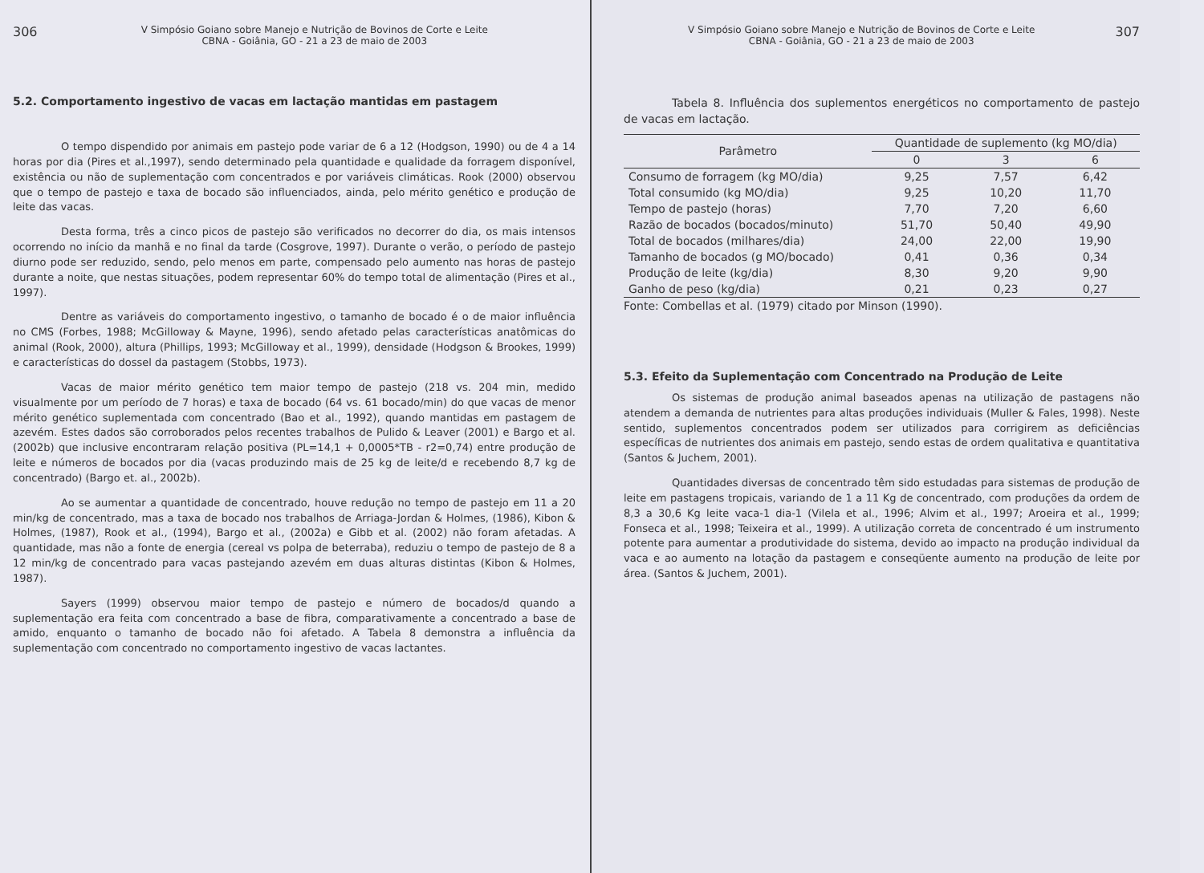306 V Simpósio Goiano sobre Manejo e Nutrição de Bovinos de Corte e Leite
CBNA - Goiânia, GO - 21 a 23 de maio de 2003
5.2. Comportamento ingestivo de vacas em lactação mantidas em pastagem
O tempo dispendido por animais em pastejo pode variar de 6 a 12 (Hodgson, 1990) ou de 4 a 14 horas por dia (Pires et al.,1997), sendo determinado pela quantidade e qualidade da forragem disponível, existência ou não de suplementação com concentrados e por variáveis climáticas. Rook (2000) observou que o tempo de pastejo e taxa de bocado são influenciados, ainda, pelo mérito genético e produção de leite das vacas.
Desta forma, três a cinco picos de pastejo são verificados no decorrer do dia, os mais intensos ocorrendo no início da manhã e no final da tarde (Cosgrove, 1997). Durante o verão, o período de pastejo diurno pode ser reduzido, sendo, pelo menos em parte, compensado pelo aumento nas horas de pastejo durante a noite, que nestas situações, podem representar 60% do tempo total de alimentação (Pires et al., 1997).
Dentre as variáveis do comportamento ingestivo, o tamanho de bocado é o de maior influência no CMS (Forbes, 1988; McGilloway & Mayne, 1996), sendo afetado pelas características anatômicas do animal (Rook, 2000), altura (Phillips, 1993; McGilloway et al., 1999), densidade (Hodgson & Brookes, 1999) e características do dossel da pastagem (Stobbs, 1973).
Vacas de maior mérito genético tem maior tempo de pastejo (218 vs. 204 min, medido visualmente por um período de 7 horas) e taxa de bocado (64 vs. 61 bocado/min) do que vacas de menor mérito genético suplementada com concentrado (Bao et al., 1992), quando mantidas em pastagem de azevém. Estes dados são corroborados pelos recentes trabalhos de Pulido & Leaver (2001) e Bargo et al. (2002b) que inclusive encontraram relação positiva (PL=14,1 + 0,0005*TB - r2=0,74) entre produção de leite e números de bocados por dia (vacas produzindo mais de 25 kg de leite/d e recebendo 8,7 kg de concentrado) (Bargo et. al., 2002b).
Ao se aumentar a quantidade de concentrado, houve redução no tempo de pastejo em 11 a 20 min/kg de concentrado, mas a taxa de bocado nos trabalhos de Arriaga-Jordan & Holmes, (1986), Kibon & Holmes, (1987), Rook et al., (1994), Bargo et al., (2002a) e Gibb et al. (2002) não foram afetadas. A quantidade, mas não a fonte de energia (cereal vs polpa de beterraba), reduziu o tempo de pastejo de 8 a 12 min/kg de concentrado para vacas pastejando azevém em duas alturas distintas (Kibon & Holmes, 1987).
Sayers (1999) observou maior tempo de pastejo e número de bocados/d quando a suplementação era feita com concentrado a base de fibra, comparativamente a concentrado a base de amido, enquanto o tamanho de bocado não foi afetado. A Tabela 8 demonstra a influência da suplementação com concentrado no comportamento ingestivo de vacas lactantes.
V Simpósio Goiano sobre Manejo e Nutrição de Bovinos de Corte e Leite
CBNA - Goiânia, GO - 21 a 23 de maio de 2003 307
Tabela 8. Influência dos suplementos energéticos no comportamento de pastejo de vacas em lactação.
| Parâmetro | Quantidade de suplemento (kg MO/dia) | | |
| --- | --- | --- | --- |
| | 0 | 3 | 6 |
| Consumo de forragem (kg MO/dia) | 9,25 | 7,57 | 6,42 |
| Total consumido (kg MO/dia) | 9,25 | 10,20 | 11,70 |
| Tempo de pastejo (horas) | 7,70 | 7,20 | 6,60 |
| Razão de bocados (bocados/minuto) | 51,70 | 50,40 | 49,90 |
| Total de bocados (milhares/dia) | 24,00 | 22,00 | 19,90 |
| Tamanho de bocados (g MO/bocado) | 0,41 | 0,36 | 0,34 |
| Produção de leite (kg/dia) | 8,30 | 9,20 | 9,90 |
| Ganho de peso (kg/dia) | 0,21 | 0,23 | 0,27 |
Fonte: Combellas et al. (1979) citado por Minson (1990).
5.3. Efeito da Suplementação com Concentrado na Produção de Leite
Os sistemas de produção animal baseados apenas na utilização de pastagens não atendem a demanda de nutrientes para altas produções individuais (Muller & Fales, 1998). Neste sentido, suplementos concentrados podem ser utilizados para corrigirem as deficiências específicas de nutrientes dos animais em pastejo, sendo estas de ordem qualitativa e quantitativa (Santos & Juchem, 2001).
Quantidades diversas de concentrado têm sido estudadas para sistemas de produção de leite em pastagens tropicais, variando de 1 a 11 Kg de concentrado, com produções da ordem de 8,3 a 30,6 Kg leite vaca-1 dia-1 (Vilela et al., 1996; Alvim et al., 1997; Aroeira et al., 1999; Fonseca et al., 1998; Teixeira et al., 1999). A utilização correta de concentrado é um instrumento potente para aumentar a produtividade do sistema, devido ao impacto na produção individual da vaca e ao aumento na lotação da pastagem e conseqüente aumento na produção de leite por área. (Santos & Juchem, 2001).